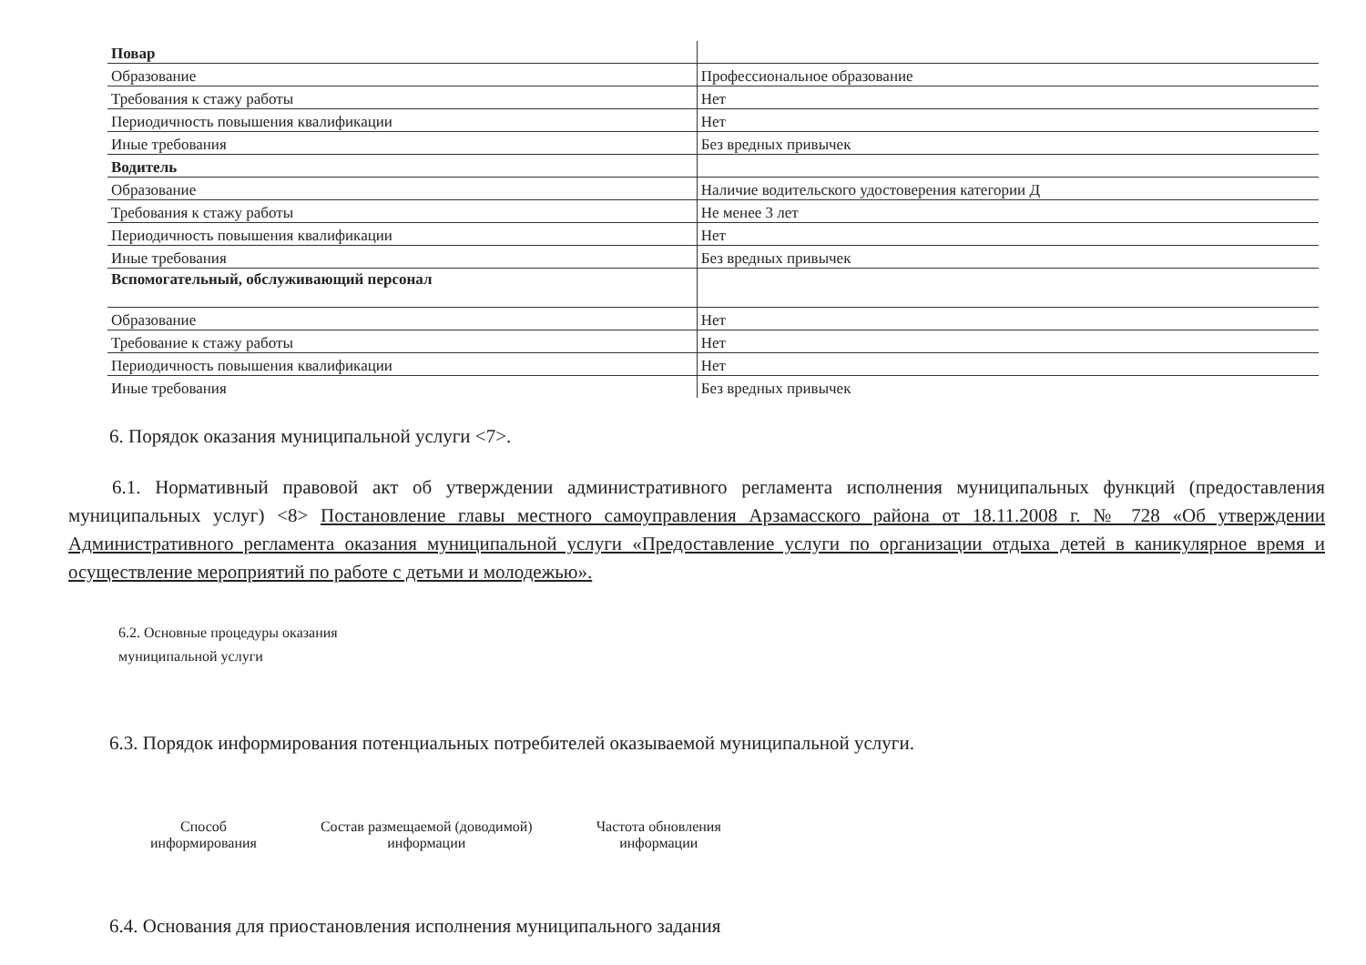| Повар | |
| Образование | Профессиональное образование |
| Требования к стажу работы | Нет |
| Периодичность повышения квалификации | Нет |
| Иные требования | Без вредных привычек |
| Водитель | |
| Образование | Наличие водительского удостоверения категории Д |
| Требования к стажу работы | Не менее 3 лет |
| Периодичность повышения квалификации | Нет |
| Иные требования | Без вредных привычек |
| Вспомогательный, обслуживающий персонал | |
| Образование | Нет |
| Требование к стажу работы | Нет |
| Периодичность повышения квалификации | Нет |
| Иные требования | Без вредных привычек |
6. Порядок оказания муниципальной услуги <7>.
6.1. Нормативный правовой акт об утверждении административного регламента исполнения муниципальных функций (предоставления муниципальных услуг) <8> Постановление главы местного самоуправления Арзамасского района от 18.11.2008 г. № 728 «Об утверждении Административного регламента оказания муниципальной услуги «Предоставление услуги по организации отдыха детей в каникулярное время и осуществление мероприятий по работе с детьми и молодежью».
6.2. Основные процедуры оказания
муниципальной услуги
6.3. Порядок информирования потенциальных потребителей оказываемой муниципальной услуги.
Способ
информирования
Состав размещаемой (доводимой)
информации
Частота обновления
информации
6.4. Основания для приостановления исполнения муниципального задания